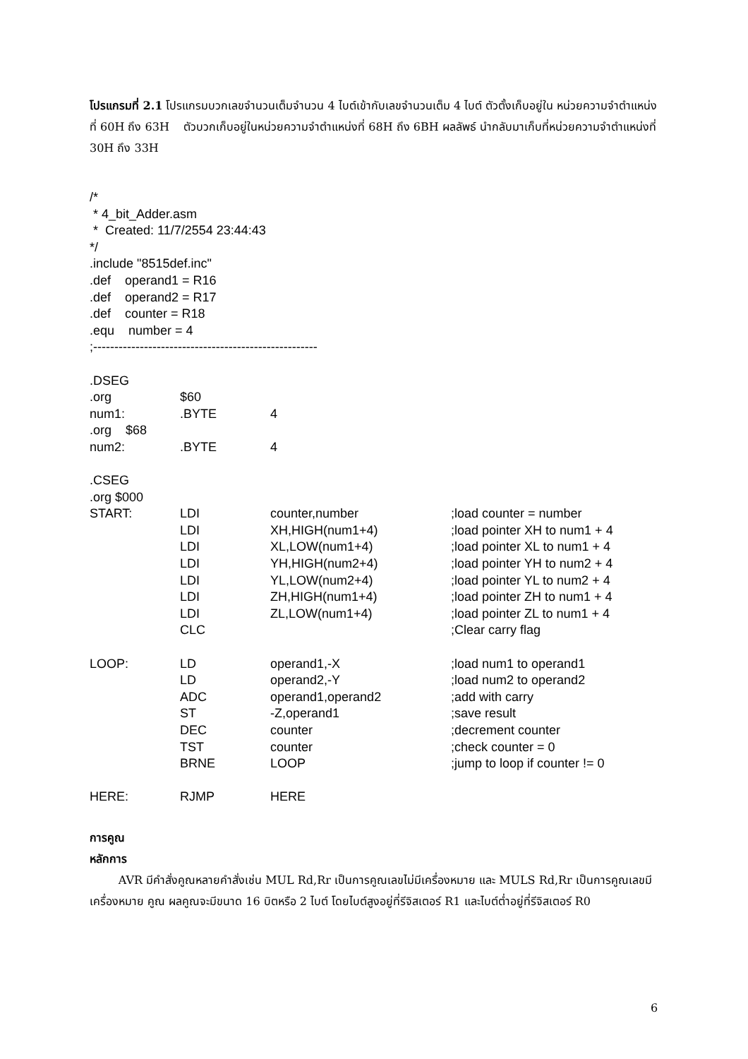โปรแกรมที่ 2.1 โปรแกรมบวกเลขจำนวนเต็มจำนวน 4 ไบต์เข้ากับเลขจำนวนเต็ม 4 ไบต์ ตัวตั้งเก็บอยู่ใน หน่วยความจำตำแหน่งที่ 60H ถึง 63H ตัวบวกเก็บอยู่ในหน่วยความจำตำแหน่งที่ 68H ถึง 6BH ผลลัพธ์ นำกลับมาเก็บที่หน่วยความจำตำแหน่งที่ 30H ถึง 33H
/* * 4_bit_Adder.asm * Created: 11/7/2554 23:44:43 */ .include "8515def.inc" .def operand1 = R16 .def operand2 = R17 .def counter = R18 .equ number = 4 ;----------------------------------------------------- .DSEG
| .org | $60 | | |
| num1: | .BYTE | 4 | |
| .org $68 | | | |
| num2: | .BYTE | 4 | |
| .CSEG | | | |
| .org $000 | | | |
| START: | LDI | counter,number | ;load counter = number |
| | LDI | XH,HIGH(num1+4) | ;load pointer XH to num1 + 4 |
| | LDI | XL,LOW(num1+4) | ;load pointer XL to num1 + 4 |
| | LDI | YH,HIGH(num2+4) | ;load pointer YH to num2 + 4 |
| | LDI | YL,LOW(num2+4) | ;load pointer YL to num2 + 4 |
| | LDI | ZH,HIGH(num1+4) | ;load pointer ZH to num1 + 4 |
| | LDI | ZL,LOW(num1+4) | ;load pointer ZL to num1 + 4 |
| | CLC | | ;Clear carry flag |
| LOOP: | LD | operand1,-X | ;load num1 to operand1 |
| | LD | operand2,-Y | ;load num2 to operand2 |
| | ADC | operand1,operand2 | ;add with carry |
| | ST | -Z,operand1 | ;save result |
| | DEC | counter | ;decrement counter |
| | TST | counter | ;check counter = 0 |
| | BRNE | LOOP | ;jump to loop if counter != 0 |
| HERE: | RJMP | HERE | |
การคูณ
หลักการ
AVR มีคำสั่งคูณหลายคำสั่งเช่น MUL Rd,Rr เป็นการคูณเลขไม่มีเครื่องหมาย และ MULS Rd,Rr เป็นการคูณเลขมีเครื่องหมาย คูณ ผลคูณจะมีขนาด 16 บิตหรือ 2 ไบต์ โดยไบต์สูงอยู่ที่รีจิสเตอร์ R1 และไบต์ต่ำอยู่ที่รีจิสเตอร์ R0
6